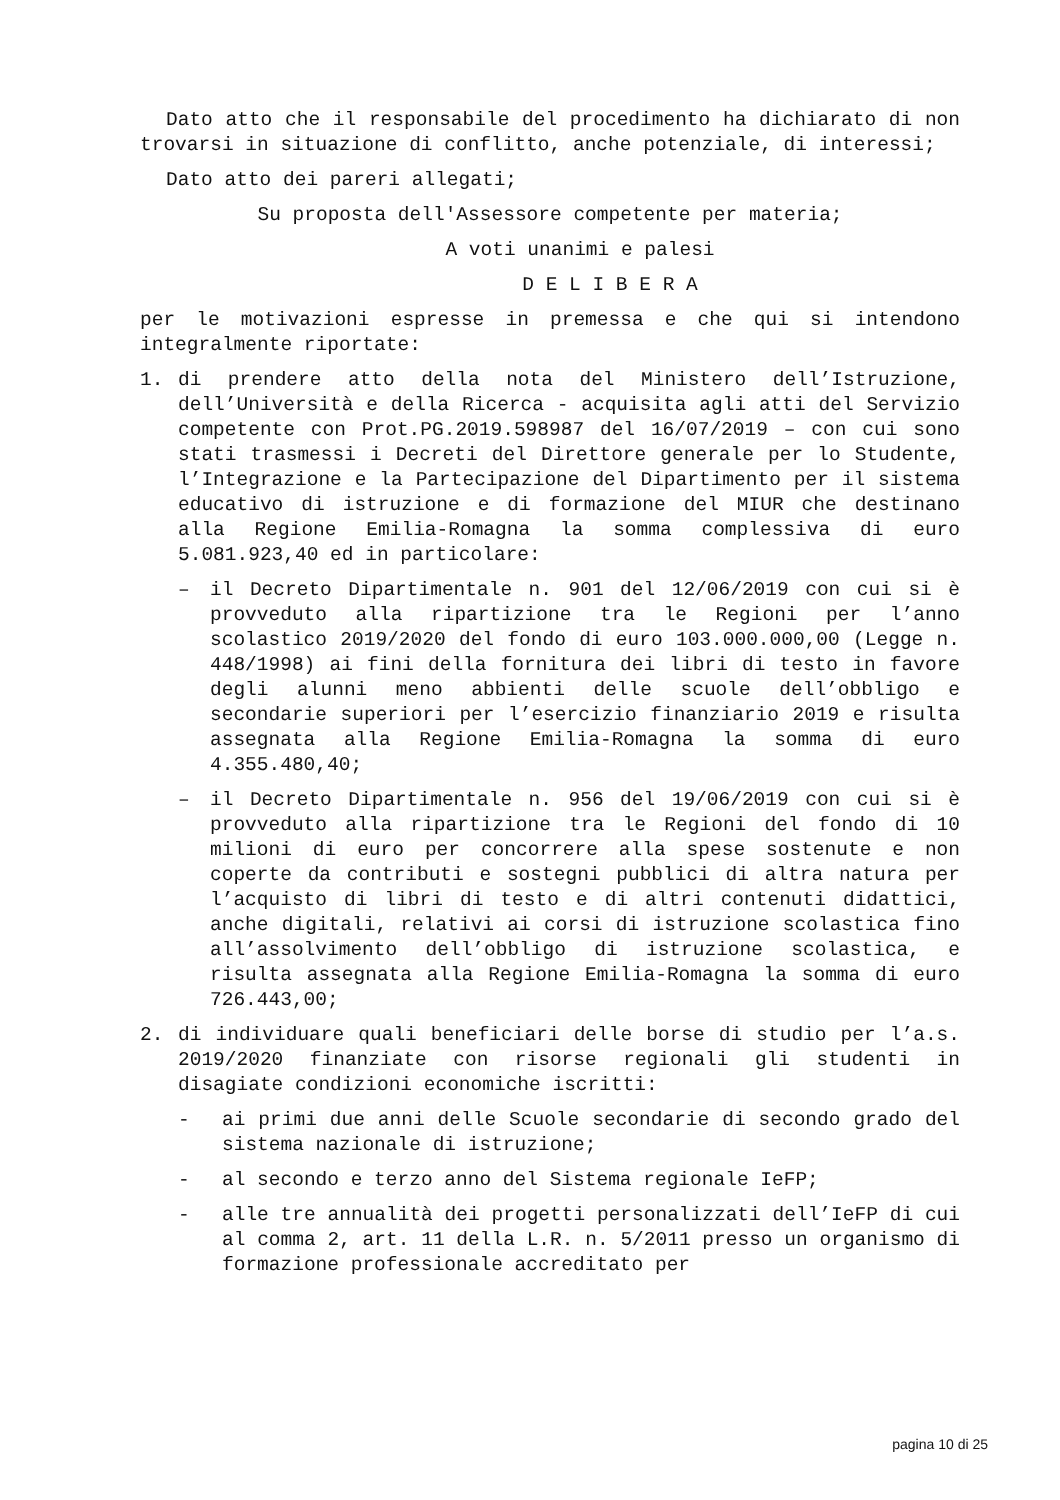Dato atto che il responsabile del procedimento ha dichiarato di non trovarsi in situazione di conflitto, anche potenziale, di interessi;
Dato atto dei pareri allegati;
Su proposta dell'Assessore competente per materia;
A voti unanimi e palesi
D E L I B E R A
per le motivazioni espresse in premessa e che qui si intendono integralmente riportate:
1. di prendere atto della nota del Ministero dell’Istruzione, dell’Università e della Ricerca - acquisita agli atti del Servizio competente con Prot.PG.2019.598987 del 16/07/2019 – con cui sono stati trasmessi i Decreti del Direttore generale per lo Studente, l’Integrazione e la Partecipazione del Dipartimento per il sistema educativo di istruzione e di formazione del MIUR che destinano alla Regione Emilia-Romagna la somma complessiva di euro 5.081.923,40 ed in particolare:
– il Decreto Dipartimentale n. 901 del 12/06/2019 con cui si è provveduto alla ripartizione tra le Regioni per l’anno scolastico 2019/2020 del fondo di euro 103.000.000,00 (Legge n. 448/1998) ai fini della fornitura dei libri di testo in favore degli alunni meno abbienti delle scuole dell’obbligo e secondarie superiori per l’esercizio finanziario 2019 e risulta assegnata alla Regione Emilia-Romagna la somma di euro 4.355.480,40;
– il Decreto Dipartimentale n. 956 del 19/06/2019 con cui si è provveduto alla ripartizione tra le Regioni del fondo di 10 milioni di euro per concorrere alla spese sostenute e non coperte da contributi e sostegni pubblici di altra natura per l’acquisto di libri di testo e di altri contenuti didattici, anche digitali, relativi ai corsi di istruzione scolastica fino all’assolvimento dell’obbligo di istruzione scolastica, e risulta assegnata alla Regione Emilia-Romagna la somma di euro 726.443,00;
2. di individuare quali beneficiari delle borse di studio per l’a.s. 2019/2020 finanziate con risorse regionali gli studenti in disagiate condizioni economiche iscritti:
- ai primi due anni delle Scuole secondarie di secondo grado del sistema nazionale di istruzione;
- al secondo e terzo anno del Sistema regionale IeFP;
- alle tre annualità dei progetti personalizzati dell’IeFP di cui al comma 2, art. 11 della L.R. n. 5/2011 presso un organismo di formazione professionale accreditato per
pagina 10 di 25